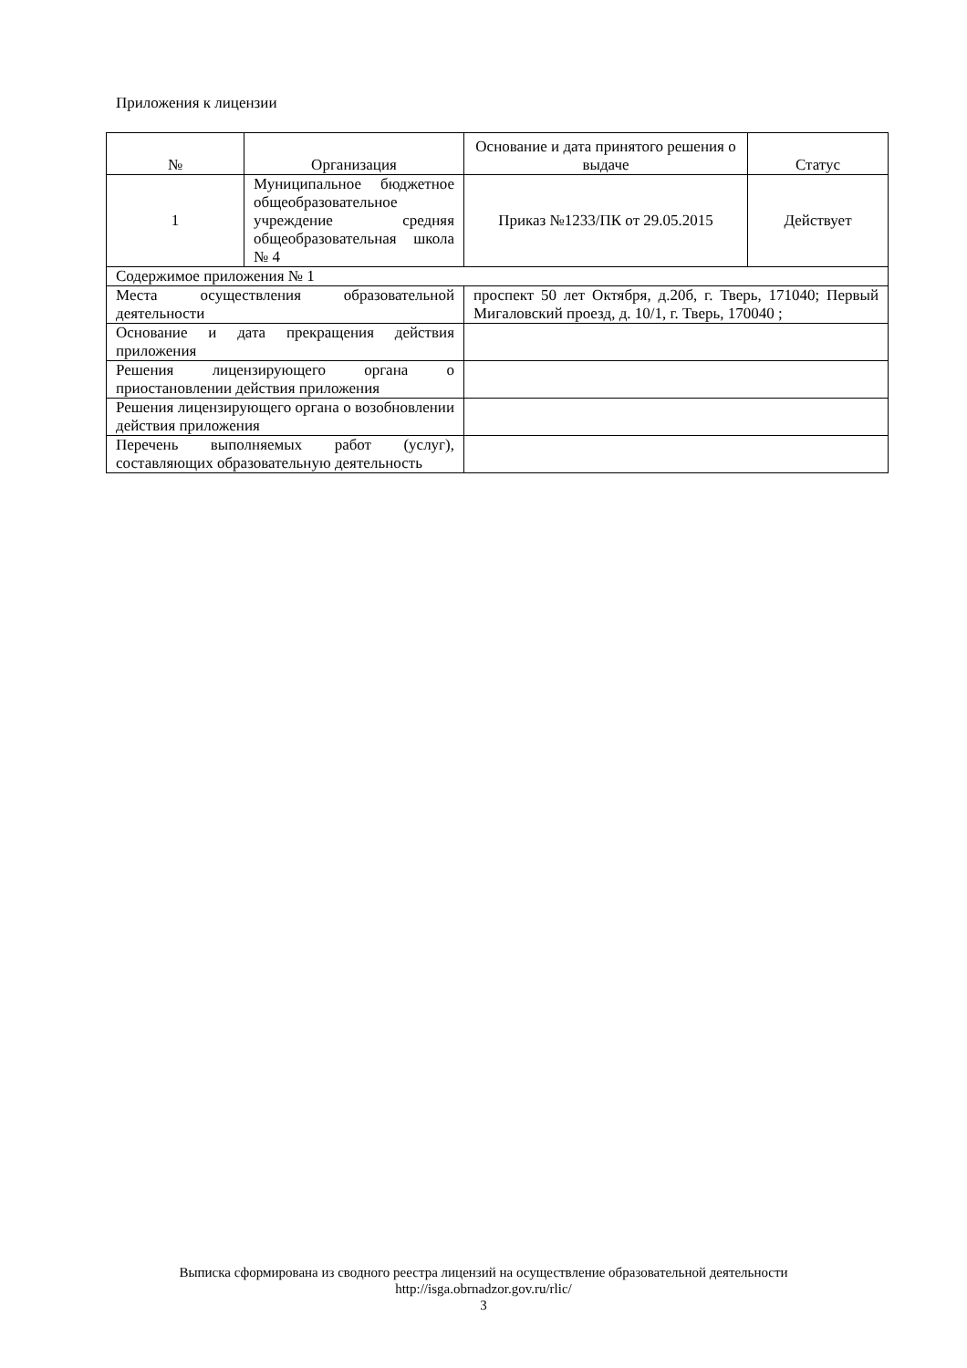Приложения к лицензии
| № | Организация | Основание и дата принятого решения о выдаче | Статус |
| --- | --- | --- | --- |
| 1 | Муниципальное бюджетное общеобразовательное учреждение средняя общеобразовательная школа № 4 | Приказ №1233/ПК от 29.05.2015 | Действует |
| Содержимое приложения № 1 | | | |
| Места осуществления образовательной деятельности | | проспект 50 лет Октября, д.20б, г. Тверь, 171040; Первый Мигаловский проезд, д. 10/1, г. Тверь, 170040 ; | |
| Основание и дата прекращения действия приложения | | | |
| Решения лицензирующего органа о приостановлении действия приложения | | | |
| Решения лицензирующего органа о возобновлении действия приложения | | | |
| Перечень выполняемых работ (услуг), составляющих образовательную деятельность | | | |
Выписка сформирована из сводного реестра лицензий на осуществление образовательной деятельности
http://isga.obrnadzor.gov.ru/rlic/
3